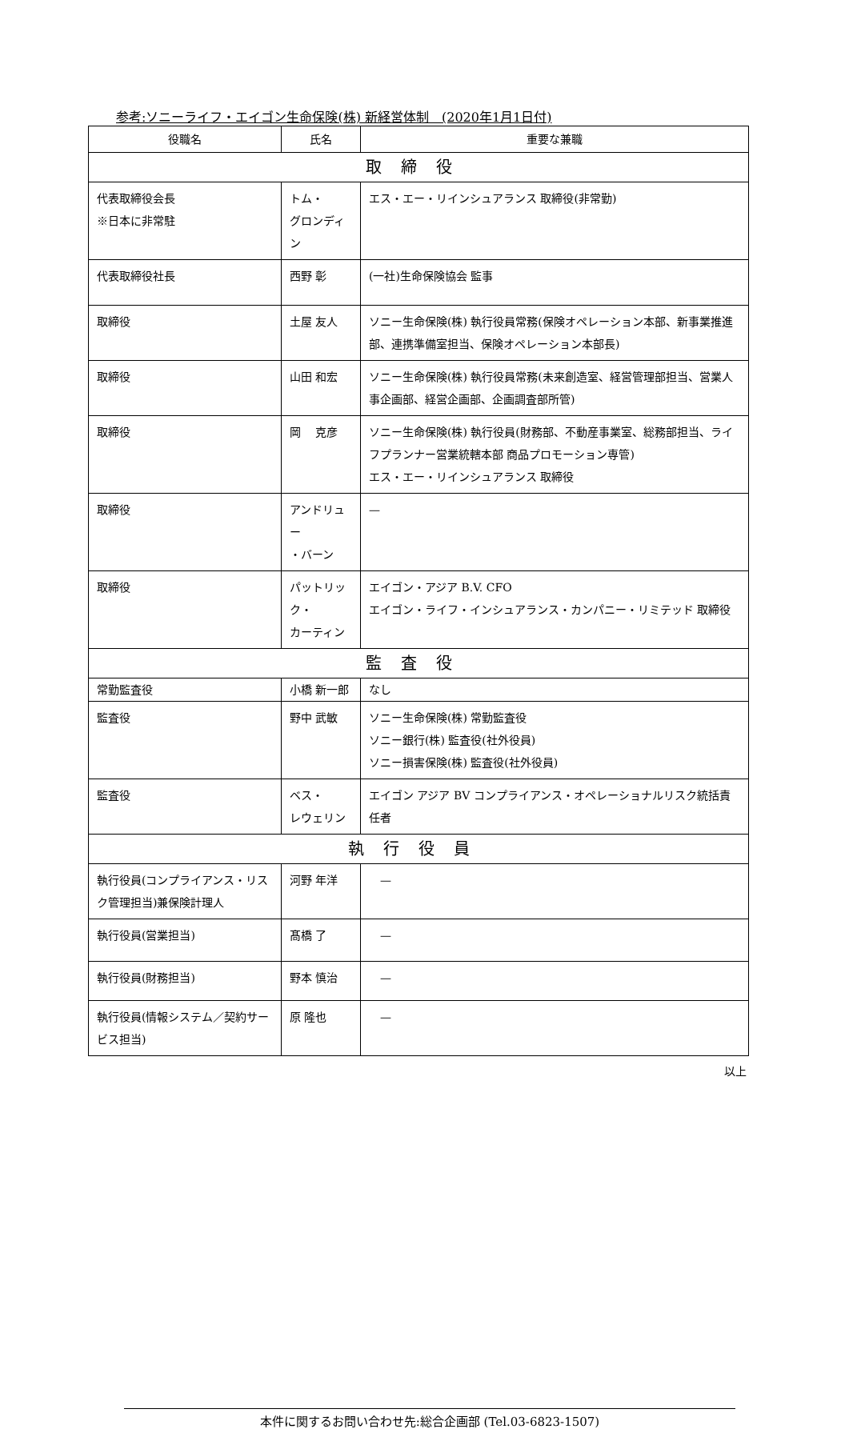参考:ソニーライフ・エイゴン生命保険(株) 新経営体制　(2020年1月1日付)
| 役職名 | 氏名 | 重要な兼職 |
| --- | --- | --- |
| 取締役 | | |
| 代表取締役会長 ※日本に非常駐 | トム・ グロンディン | エス・エー・リインシュアランス 取締役(非常勤) |
| 代表取締役社長 | 西野 彰 | (一社)生命保険協会 監事 |
| 取締役 | 土屋 友人 | ソニー生命保険(株) 執行役員常務(保険オペレーション本部、新事業推進部、連携準備室担当、保険オペレーション本部長) |
| 取締役 | 山田 和宏 | ソニー生命保険(株) 執行役員常務(未来創造室、経営管理部担当、営業人事企画部、経営企画部、企画調査部所管) |
| 取締役 | 岡 克彦 | ソニー生命保険(株) 執行役員(財務部、不動産事業室、総務部担当、ライフプランナー営業統轄本部 商品プロモーション専管) エス・エー・リインシュアランス 取締役 |
| 取締役 | アンドリュー ・バーン | — |
| 取締役 | パットリック・ カーティン | エイゴン・アジア B.V. CFO エイゴン・ライフ・インシュアランス・カンパニー・リミテッド 取締役 |
| 監査役 | | |
| 常勤監査役 | 小橋 新一郎 | なし |
| 監査役 | 野中 武敏 | ソニー生命保険(株) 常勤監査役 ソニー銀行(株) 監査役(社外役員) ソニー損害保険(株) 監査役(社外役員) |
| 監査役 | ベス・ レウェリン | エイゴン アジア BV コンプライアンス・オペレーショナルリスク統括責任者 |
| 執行役員 | | |
| 執行役員(コンプライアンス・リスク管理担当)兼保険計理人 | 河野 年洋 | — |
| 執行役員(営業担当) | 髙橋 了 | — |
| 執行役員(財務担当) | 野本 慎治 | — |
| 執行役員(情報システム／契約サービス担当) | 原 隆也 | — |
以上
本件に関するお問い合わせ先:総合企画部 (Tel.03-6823-1507)